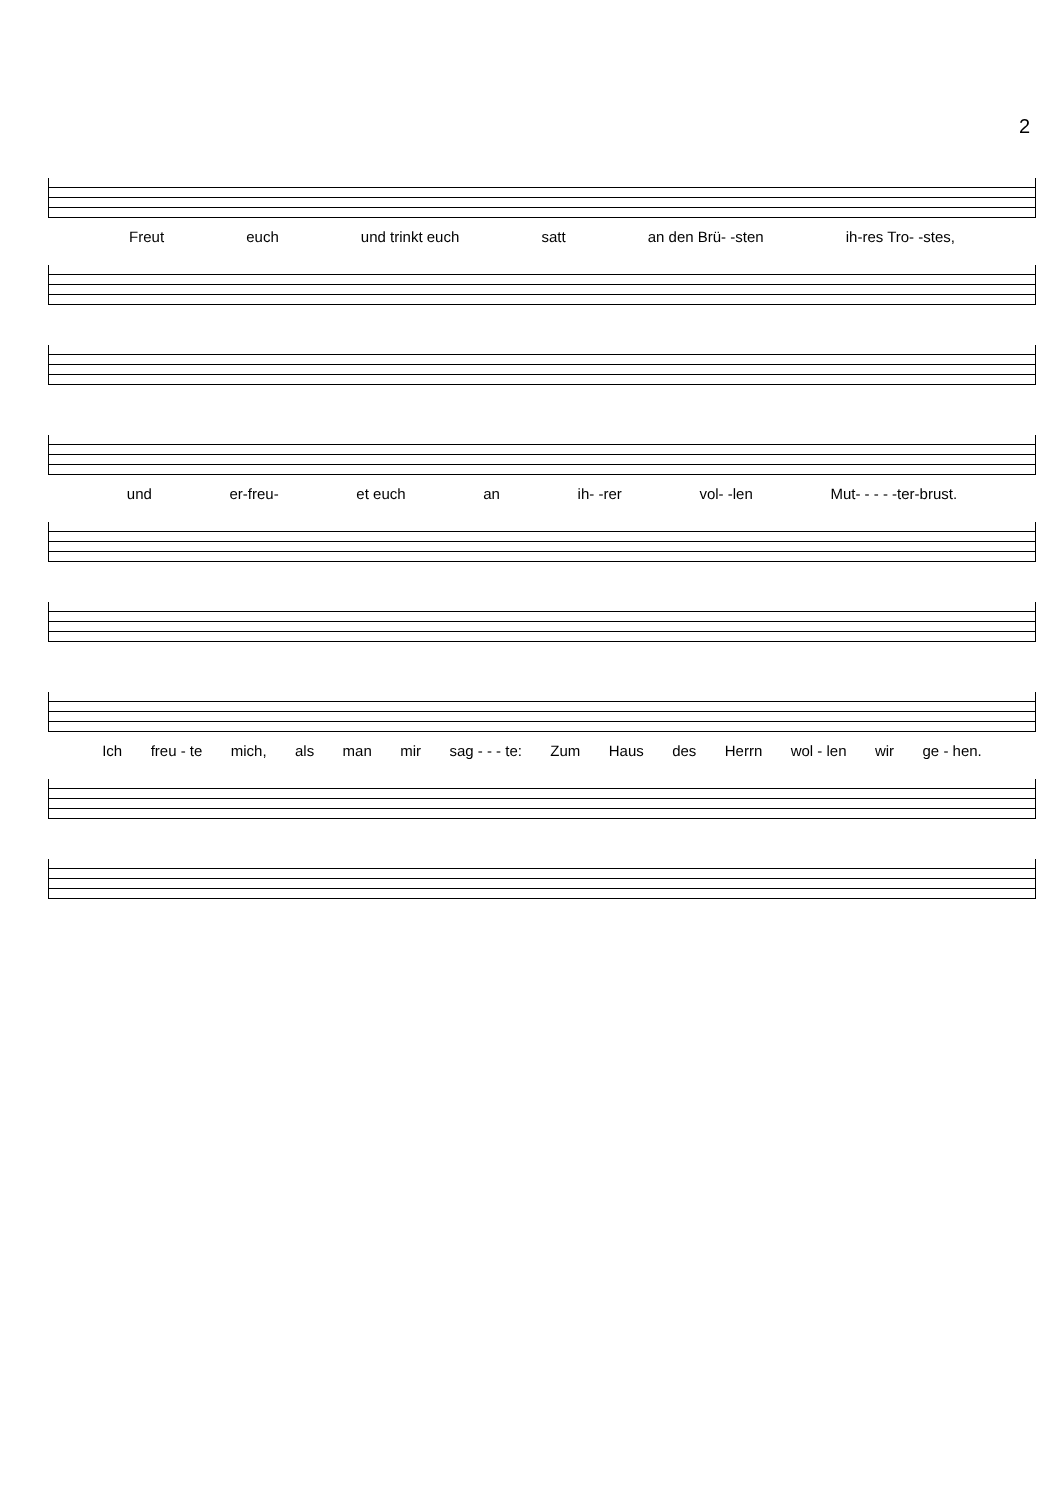2
Freut euch und trinkt euch satt an den Brü- -sten ih-res Tro- -stes,
und er-freu- et euch an ih- -rer vol- -len Mut- - - - -ter-brust.
Ich freu - te mich, als man mir sag - - - te: Zum Haus des Herrn wol - len wir ge - hen.